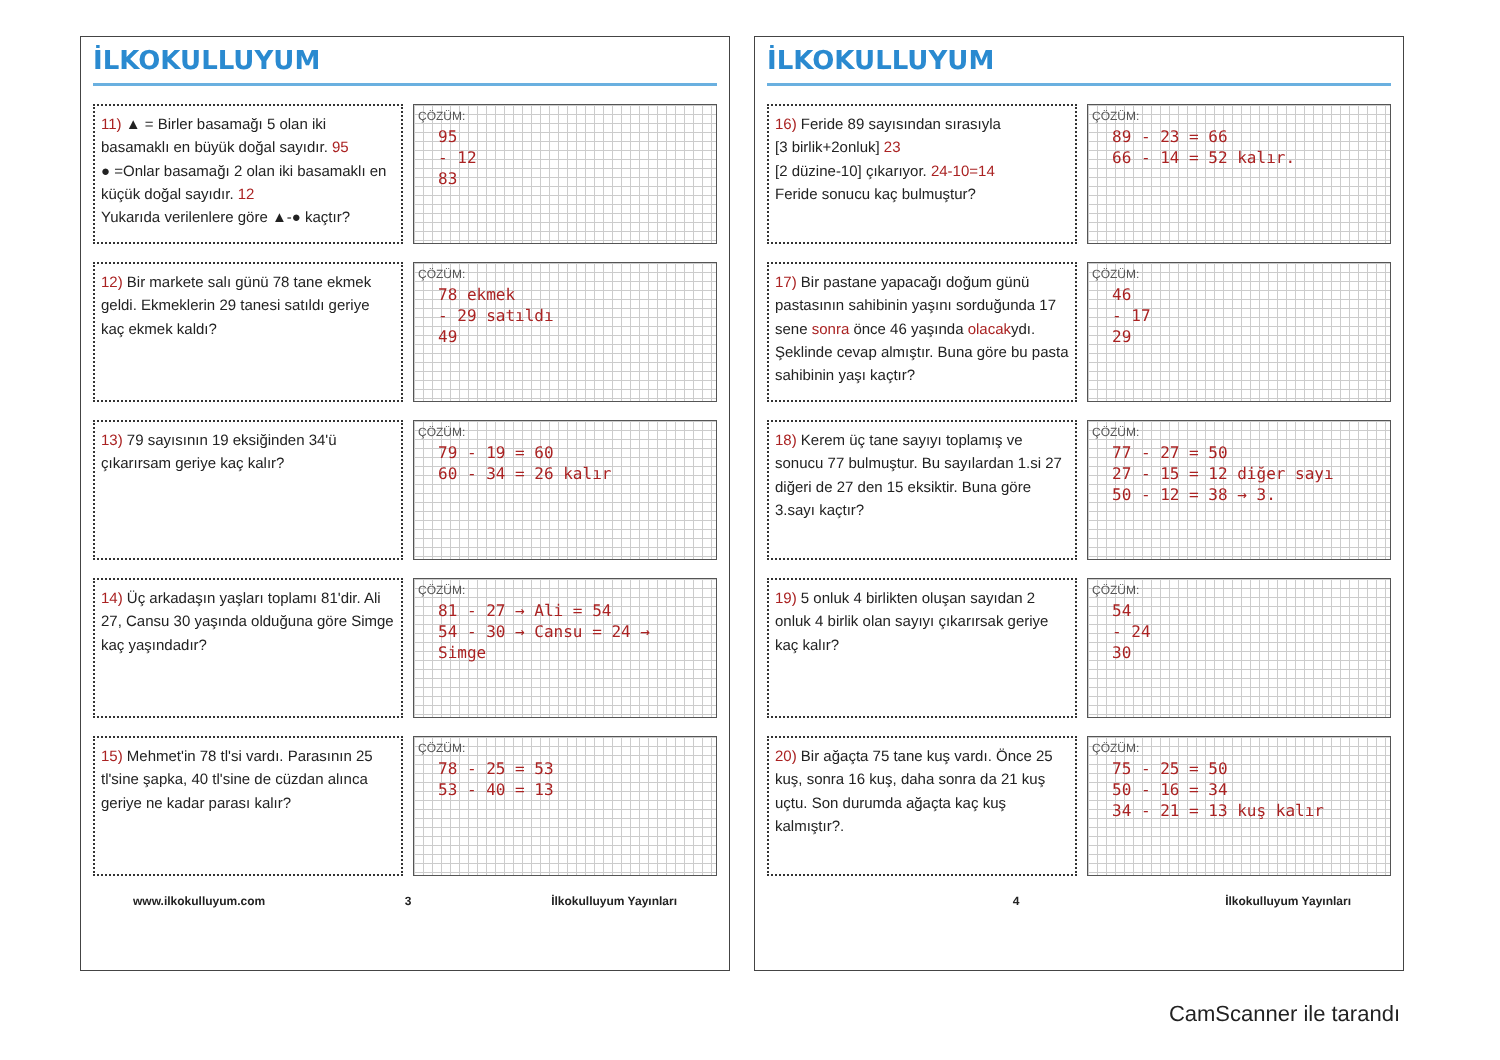İLKOKULLUYUM
11) ▲ = Birler basamağı 5 olan iki basamaklı en büyük doğal sayıdır. 95
● =Onlar basamağı 2 olan iki basamaklı en küçük doğal sayıdır. 12
Yukarıda verilenlere göre ▲-● kaçtır?
ÇÖZÜM:
95
- 12
83
12) Bir markete salı günü 78 tane ekmek geldi. Ekmeklerin 29 tanesi satıldı geriye kaç ekmek kaldı?
ÇÖZÜM:
78 ekmek
- 29 satıldı
49
13) 79 sayısının 19 eksiğinden 34'ü çıkarırsam geriye kaç kalır?
ÇÖZÜM:
79 - 19 = 60
60 - 34 = 26 kalır
14) Üç arkadaşın yaşları toplamı 81'dir. Ali 27, Cansu 30 yaşında olduğuna göre Simge kaç yaşındadır?
ÇÖZÜM:
81 - 27 → Ali = 54
54 - 30 → Cansu = 24 → Simge
15) Mehmet'in 78 tl'si vardı. Parasının 25 tl'sine şapka, 40 tl'sine de cüzdan alınca geriye ne kadar parası kalır?
ÇÖZÜM:
78 - 25 = 53
53 - 40 = 13
www.ilkokulluyum.com 3 İlkokulluyum Yayınları
İLKOKULLUYUM
16) Feride 89 sayısından sırasıyla
[3 birlik+2onluk] 23
[2 düzine-10] çıkarıyor. 24-10=14
Feride sonucu kaç bulmuştur?
ÇÖZÜM:
89 - 23 = 66
66 - 14 = 52 kalır.
17) Bir pastane yapacağı doğum günü pastasının sahibinin yaşını sorduğunda 17 sene sonra önce 46 yaşında olacakydı. Şeklinde cevap almıştır. Buna göre bu pasta sahibinin yaşı kaçtır?
ÇÖZÜM:
46
- 17
29
18) Kerem üç tane sayıyı toplamış ve sonucu 77 bulmuştur. Bu sayılardan 1.si 27 diğeri de 27 den 15 eksiktir. Buna göre 3.sayı kaçtır?
ÇÖZÜM:
77 - 27 = 50
27 - 15 = 12 diğer sayı
50 - 12 = 38 → 3.
19) 5 onluk 4 birlikten oluşan sayıdan 2 onluk 4 birlik olan sayıyı çıkarırsak geriye kaç kalır?
ÇÖZÜM:
54
- 24
30
20) Bir ağaçta 75 tane kuş vardı. Önce 25 kuş, sonra 16 kuş, daha sonra da 21 kuş uçtu. Son durumda ağaçta kaç kuş kalmıştır?.
ÇÖZÜM:
75 - 25 = 50
50 - 16 = 34
34 - 21 = 13 kuş kalır
4 İlkokulluyum Yayınları
CamScanner ile tarandı